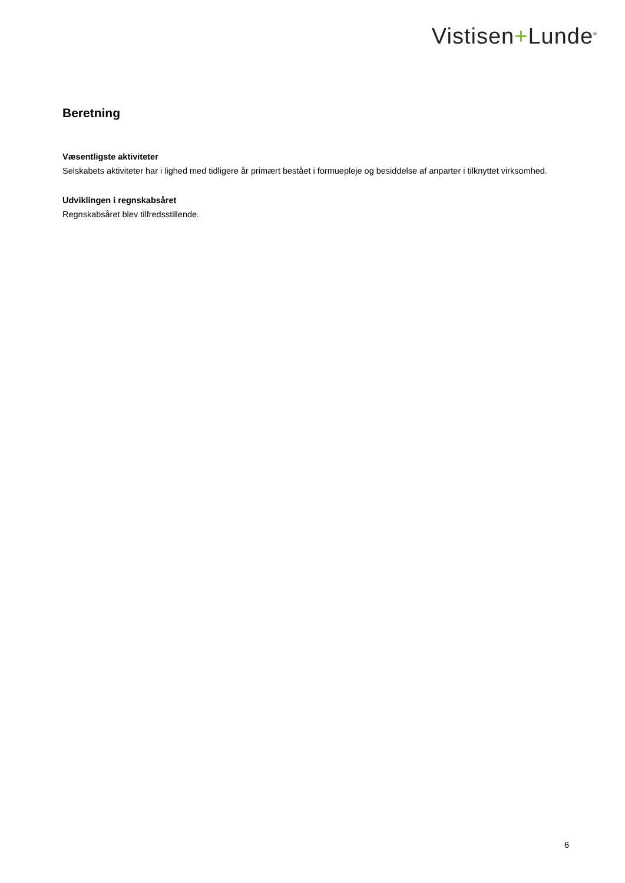Vistisen+Lunde<sup>®</sup>
Beretning
Væsentligste aktiviteter
Selskabets aktiviteter har i lighed med tidligere år primært bestået i formuepleje og besiddelse af anparter i tilknyttet virksomhed.
Udviklingen i regnskabsåret
Regnskabsåret blev tilfredsstillende.
6